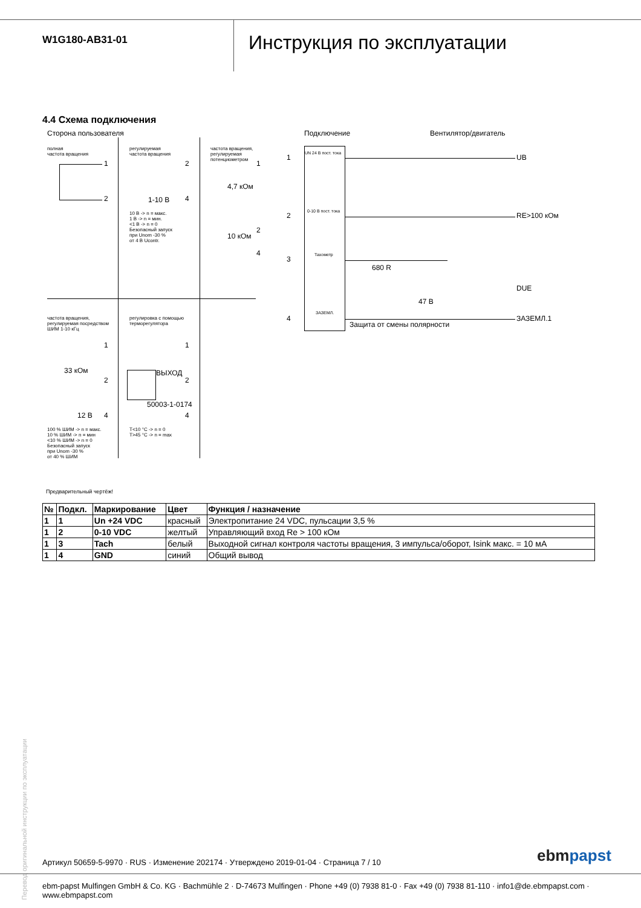W1G180-AB31-01
Инструкция по эксплуатации
4.4 Схема подключения
Сторона пользователя Подключение Вентилятор/двигатель
полная
частота вращения
регулируемая
частота вращения
частота вращения,
регулируемая
потенциометром
1
2 1-10 В
2
4
10 В -> n = макс.
1 В -> n = мин.
<1 В -> n = 0
Безопасный запуск
при Unom -30 %
от 4 В Ucontr.
4,7 кОм
10 кОм
1
2
4
частота вращения,
регулируемая посредством
ШИМ 1-10 кГц
регулировка с помощью
терморегулятора
33 кОм
12 В
1
2
4
100 % ШИМ -> n = макс.
10 % ШИМ -> n = мин
<10 % ШИМ -> n = 0
Безопасный запуск
при Unom -30 %
от 40 % ШИМ
ВЫХОД
50003-1-0174
1
2
4
T<10 °C -> n = 0
T>45 °C -> n = max
UN 24 В пост. тока
0-10 В пост. тока
Тахометр
ЗАЗЕМЛ.
1
2
3
4
UB
RE>100 кОм
DUE
ЗАЗЕМЛ.1
680 R
47 В
Защита от смены полярности
Предварительный чертёж!
| № | Подкл. | Маркирование | Цвет | Функция / назначение |
| --- | --- | --- | --- | --- |
| 1 | 1 | Un +24 VDC | красный | Электропитание 24 VDC, пульсации 3,5 % |
| 1 | 2 | 0-10 VDC | желтый | Управляющий вход Re > 100 кОм |
| 1 | 3 | Tach | белый | Выходной сигнал контроля частоты вращения, 3 импульса/оборот, Isink макс. = 10 мА |
| 1 | 4 | GND | синий | Общий вывод |
Перевод оригинальной инструкции по эксплуатации
Артикул 50659-5-9970 · RUS · Изменение 202174 · Утверждено 2019-01-04 · Страница 7 / 10
ebm papst
ebm-papst Mulfingen GmbH & Co. KG · Bachmühle 2 · D-74673 Mulfingen · Phone +49 (0) 7938 81-0 · Fax +49 (0) 7938 81-110 · info1@de.ebmpapst.com · www.ebmpapst.com